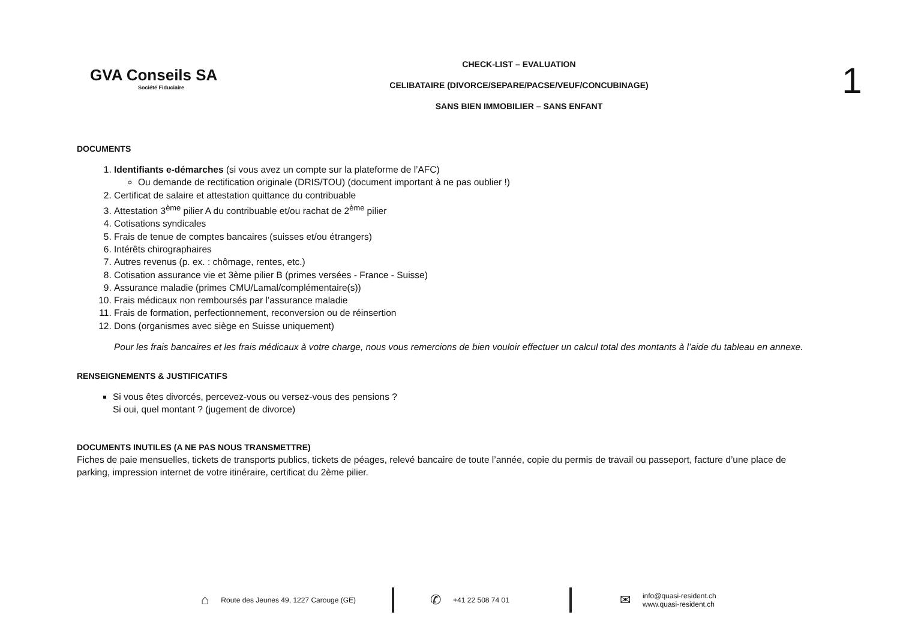GVA Conseils SA
Société Fiduciaire
CHECK-LIST – EVALUATION
CELIBATAIRE (DIVORCE/SEPARE/PACSE/VEUF/CONCUBINAGE)
SANS BIEN IMMOBILIER – SANS ENFANT
1
DOCUMENTS
1. Identifiants e-démarches (si vous avez un compte sur la plateforme de l’AFC)
Ou demande de rectification originale (DRIS/TOU) (document important à ne pas oublier !)
2. Certificat de salaire et attestation quittance du contribuable
3. Attestation 3<sup>ème</sup> pilier A du contribuable et/ou rachat de 2<sup>ème</sup> pilier
4. Cotisations syndicales
5. Frais de tenue de comptes bancaires (suisses et/ou étrangers)
6. Intérêts chirographaires
7. Autres revenus (p. ex. : chômage, rentes, etc.)
8. Cotisation assurance vie et 3ème pilier B (primes versées - France - Suisse)
9. Assurance maladie (primes CMU/Lamal/complémentaire(s))
10. Frais médicaux non remboursés par l’assurance maladie
11. Frais de formation, perfectionnement, reconversion ou de réinsertion
12. Dons (organismes avec siège en Suisse uniquement)
Pour les frais bancaires et les frais médicaux à votre charge, nous vous remercions de bien vouloir effectuer un calcul total des montants à l’aide du tableau en annexe.
RENSEIGNEMENTS & JUSTIFICATIFS
Si vous êtes divorcés, percevez-vous ou versez-vous des pensions ?
Si oui, quel montant ? (jugement de divorce)
DOCUMENTS INUTILES (A NE PAS NOUS TRANSMETTRE)
Fiches de paie mensuelles, tickets de transports publics, tickets de péages, relevé bancaire de toute l’année, copie du permis de travail ou passeport, facture d’une place de parking, impression internet de votre itinéraire, certificat du 2ème pilier.
⌂ Route des Jeunes 49, 1227 Carouge (GE)
✆ +41 22 508 74 01
✉ info@quasi-resident.ch
www.quasi-resident.ch